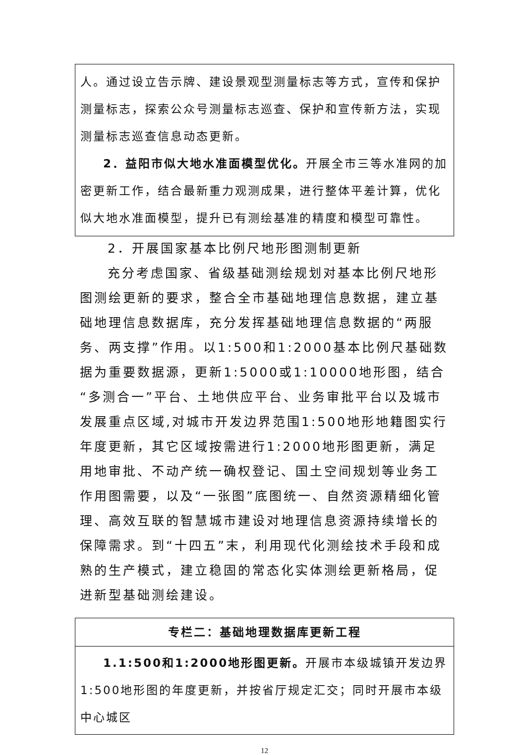人。通过设立告示牌、建设景观型测量标志等方式，宣传和保护测量标志，探索公众号测量标志巡查、保护和宣传新方法，实现测量标志巡查信息动态更新。
2．益阳市似大地水准面模型优化。开展全市三等水准网的加密更新工作，结合最新重力观测成果，进行整体平差计算，优化似大地水准面模型，提升已有测绘基准的精度和模型可靠性。
2．开展国家基本比例尺地形图测制更新
充分考虑国家、省级基础测绘规划对基本比例尺地形图测绘更新的要求，整合全市基础地理信息数据，建立基础地理信息数据库，充分发挥基础地理信息数据的“两服务、两支撑”作用。以1:500和1:2000基本比例尺基础数据为重要数据源，更新1:5000或1:10000地形图，结合“多测合一”平台、土地供应平台、业务审批平台以及城市发展重点区域,对城市开发边界范围1:500地形地籍图实行年度更新，其它区域按需进行1:2000地形图更新，满足用地审批、不动产统一确权登记、国土空间规划等业务工作用图需要，以及“一张图”底图统一、自然资源精细化管理、高效互联的智慧城市建设对地理信息资源持续增长的保障需求。到“十四五”末，利用现代化测绘技术手段和成熟的生产模式，建立稳固的常态化实体测绘更新格局，促进新型基础测绘建设。
| 专栏二：基础地理数据库更新工程 |
| --- |
| 1.1:500和1:2000地形图更新。 开展市本级城镇开发边界1:500地形图的年度更新，并按省厅规定汇交；同时开展市本级中心城区 |
12